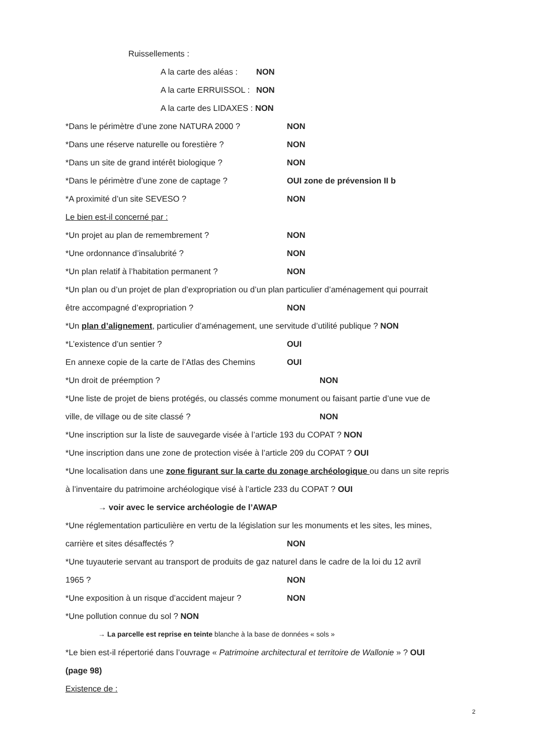Ruissellements :
A la carte des aléas : NON
A la carte ERRUISSOL : NON
A la carte des LIDAXES : NON
*Dans le périmètre d’une zone NATURA 2000 ? NON
*Dans une réserve naturelle ou forestière ? NON
*Dans un site de grand intérêt biologique ? NON
*Dans le périmètre d’une zone de captage ? OUI zone de prévension II b
*A proximité d’un site SEVESO ? NON
Le bien est-il concerné par :
*Un projet au plan de remembrement ? NON
*Une ordonnance d’insalubrité ? NON
*Un plan relatif à l’habitation permanent ? NON
*Un plan ou d’un projet de plan d’expropriation ou d’un plan particulier d’aménagement qui pourrait
être accompagné d’expropriation ? NON
*Un plan d’alignement, particulier d’aménagement, une servitude d’utilité publique ? NON
*L’existence d’un sentier ? OUI
En annexe copie de la carte de l’Atlas des Chemins OUI
*Un droit de préemption ? NON
*Une liste de projet de biens protégés, ou classés comme monument ou faisant partie d’une vue de
ville, de village ou de site classé ? NON
*Une inscription sur la liste de sauvegarde visée à l’article 193 du COPAT ? NON
*Une inscription dans une zone de protection visée à l’article 209 du COPAT ? OUI
*Une localisation dans une zone figurant sur la carte du zonage archéologique ou dans un site repris
à l’inventaire du patrimoine archéologique visé à l’article 233 du COPAT ? OUI
→ voir avec le service archéologie de l’AWAP
*Une réglementation particulière en vertu de la législation sur les monuments et les sites, les mines,
carrière et sites désaffectés ? NON
*Une tuyauterie servant au transport de produits de gaz naturel dans le cadre de la loi du 12 avril
1965 ? NON
*Une exposition à un risque d’accident majeur ? NON
*Une pollution connue du sol ? NON
→ La parcelle est reprise en teinte blanche à la base de données « sols »
*Le bien est-il répertorié dans l’ouvrage « Patrimoine architectural et territoire de Wallonie » ? OUI
(page 98)
Existence de :
2